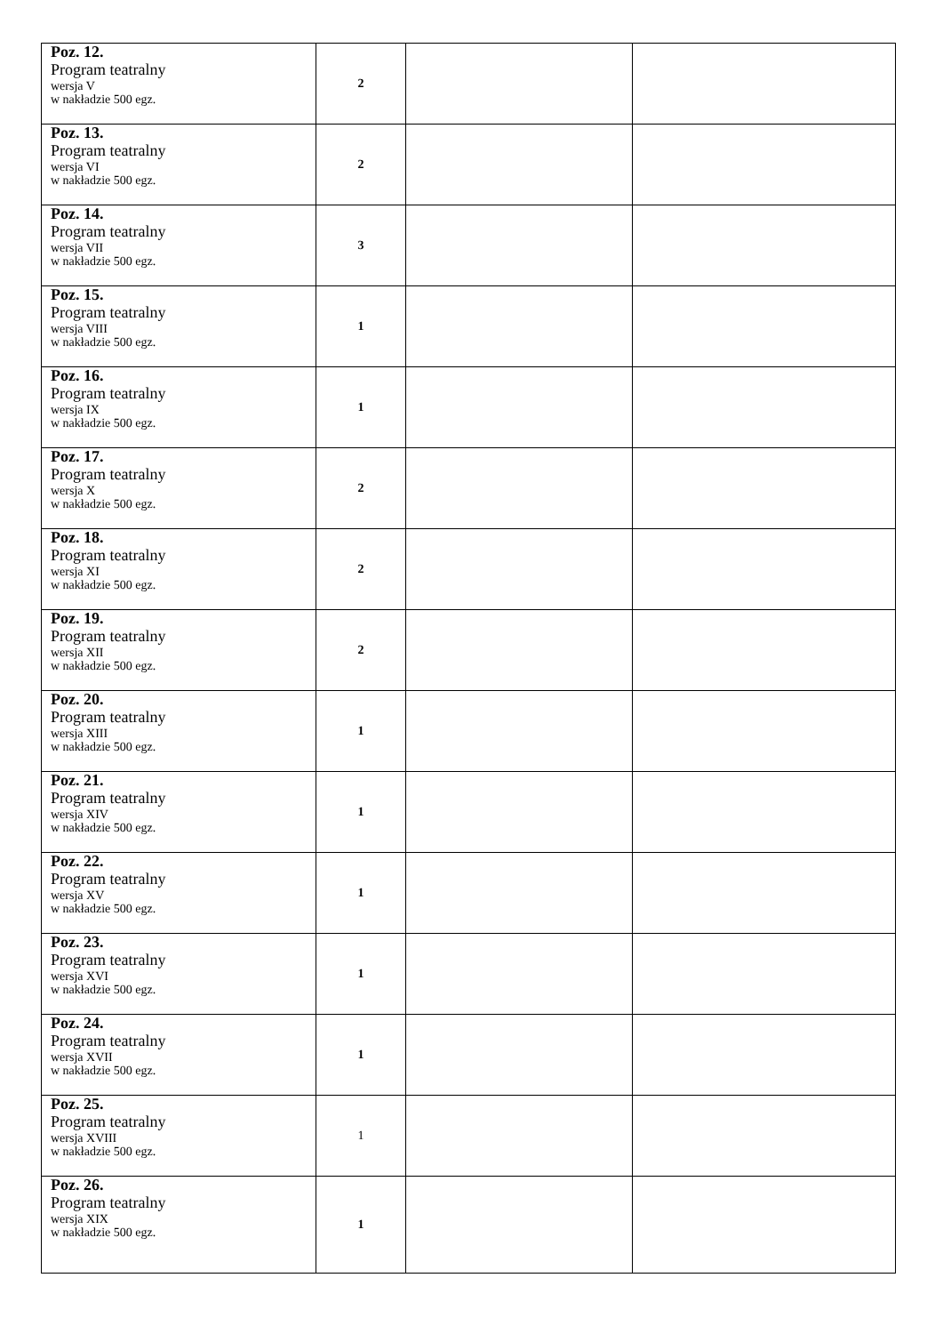| Poz. 12. Program teatralny wersja V w nakładzie 500 egz. | 2 | | |
| Poz. 13. Program teatralny wersja VI w nakładzie 500 egz. | 2 | | |
| Poz. 14. Program teatralny wersja VII w nakładzie 500 egz. | 3 | | |
| Poz. 15. Program teatralny wersja VIII w nakładzie 500 egz. | 1 | | |
| Poz. 16. Program teatralny wersja IX w nakładzie 500 egz. | 1 | | |
| Poz. 17. Program teatralny wersja X w nakładzie 500 egz. | 2 | | |
| Poz. 18. Program teatralny wersja XI w nakładzie 500 egz. | 2 | | |
| Poz. 19. Program teatralny wersja XII w nakładzie 500 egz. | 2 | | |
| Poz. 20. Program teatralny wersja XIII w nakładzie 500 egz. | 1 | | |
| Poz. 21. Program teatralny wersja XIV w nakładzie 500 egz. | 1 | | |
| Poz. 22. Program teatralny wersja XV w nakładzie 500 egz. | 1 | | |
| Poz. 23. Program teatralny wersja XVI w nakładzie 500 egz. | 1 | | |
| Poz. 24. Program teatralny wersja XVII w nakładzie 500 egz. | 1 | | |
| Poz. 25. Program teatralny wersja XVIII w nakładzie 500 egz. | 1 | | |
| Poz. 26. Program teatralny wersja XIX w nakładzie 500 egz. | 1 | | |